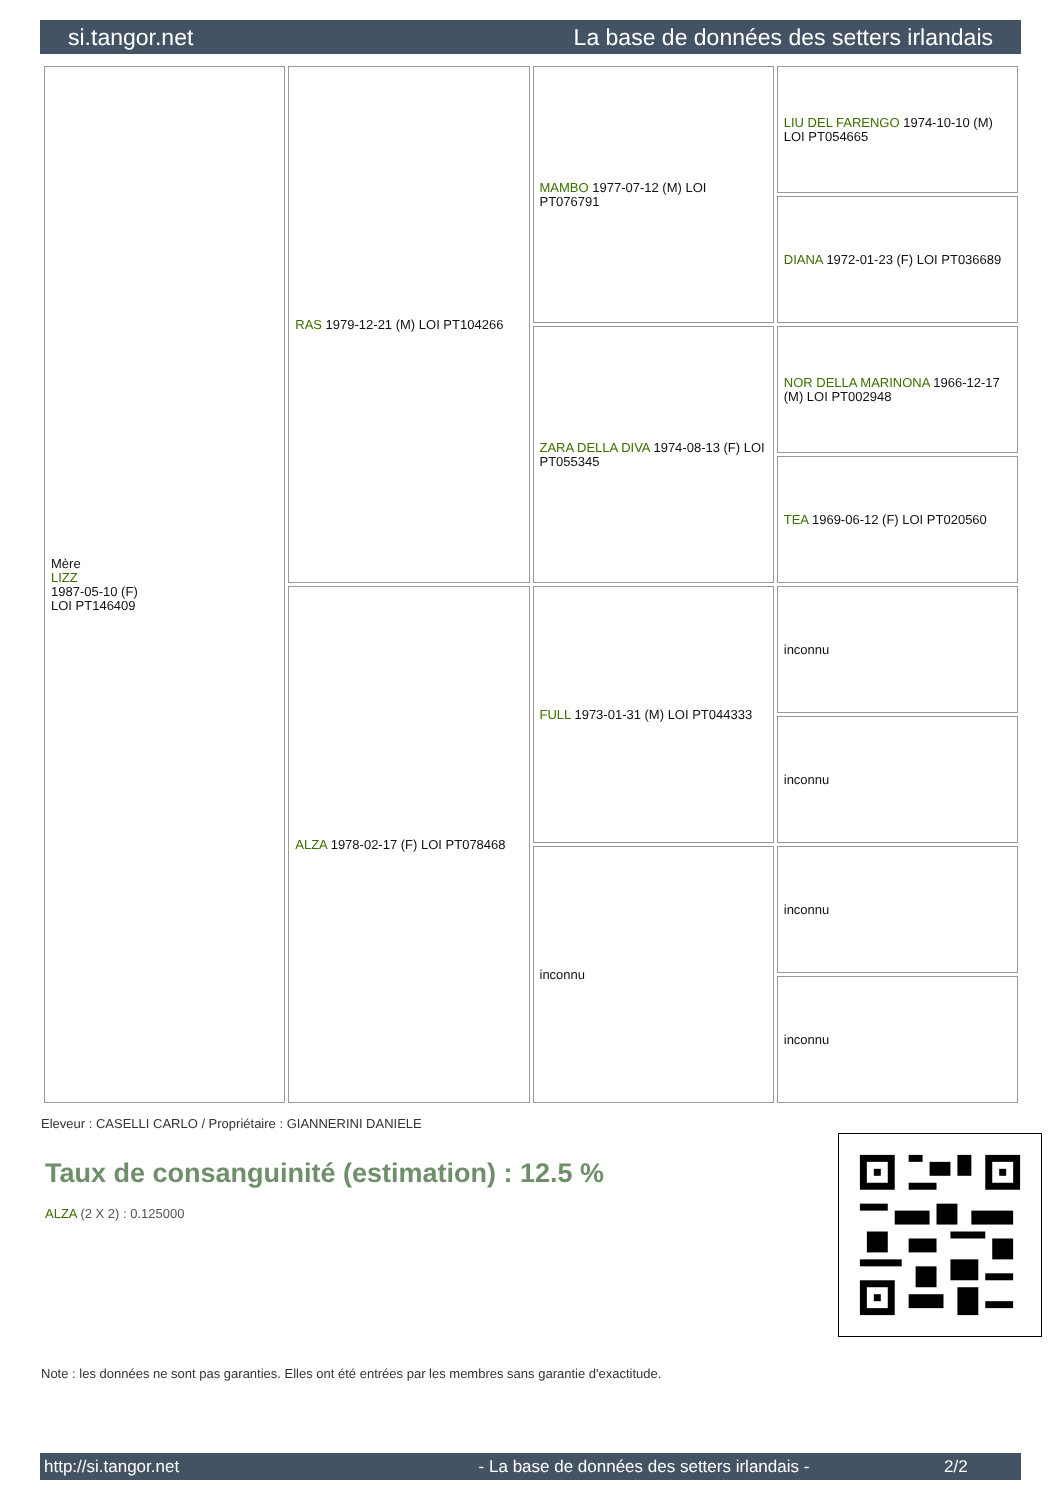si.tangor.net La base de données des setters irlandais
| Mère LIZZ 1987-05-10 (F) LOI PT146409 | RAS 1979-12-21 (M) LOI PT104266 | MAMBO 1977-07-12 (M) LOI PT076791 | LIU DEL FARENGO 1974-10-10 (M) LOI PT054665 |
| | | | DIANA 1972-01-23 (F) LOI PT036689 |
| | | ZARA DELLA DIVA 1974-08-13 (F) LOI PT055345 | NOR DELLA MARINONA 1966-12-17 (M) LOI PT002948 |
| | | | TEA 1969-06-12 (F) LOI PT020560 |
| | ALZA 1978-02-17 (F) LOI PT078468 | FULL 1973-01-31 (M) LOI PT044333 | inconnu |
| | | | inconnu |
| | | inconnu | inconnu |
| | | | inconnu |
Eleveur : CASELLI CARLO / Propriétaire : GIANNERINI DANIELE
Taux de consanguinité (estimation) : 12.5 %
ALZA (2 X 2) : 0.125000
Note : les données ne sont pas garanties. Elles ont été entrées par les membres sans garantie d'exactitude.
http://si.tangor.net - La base de données des setters irlandais - 2/2